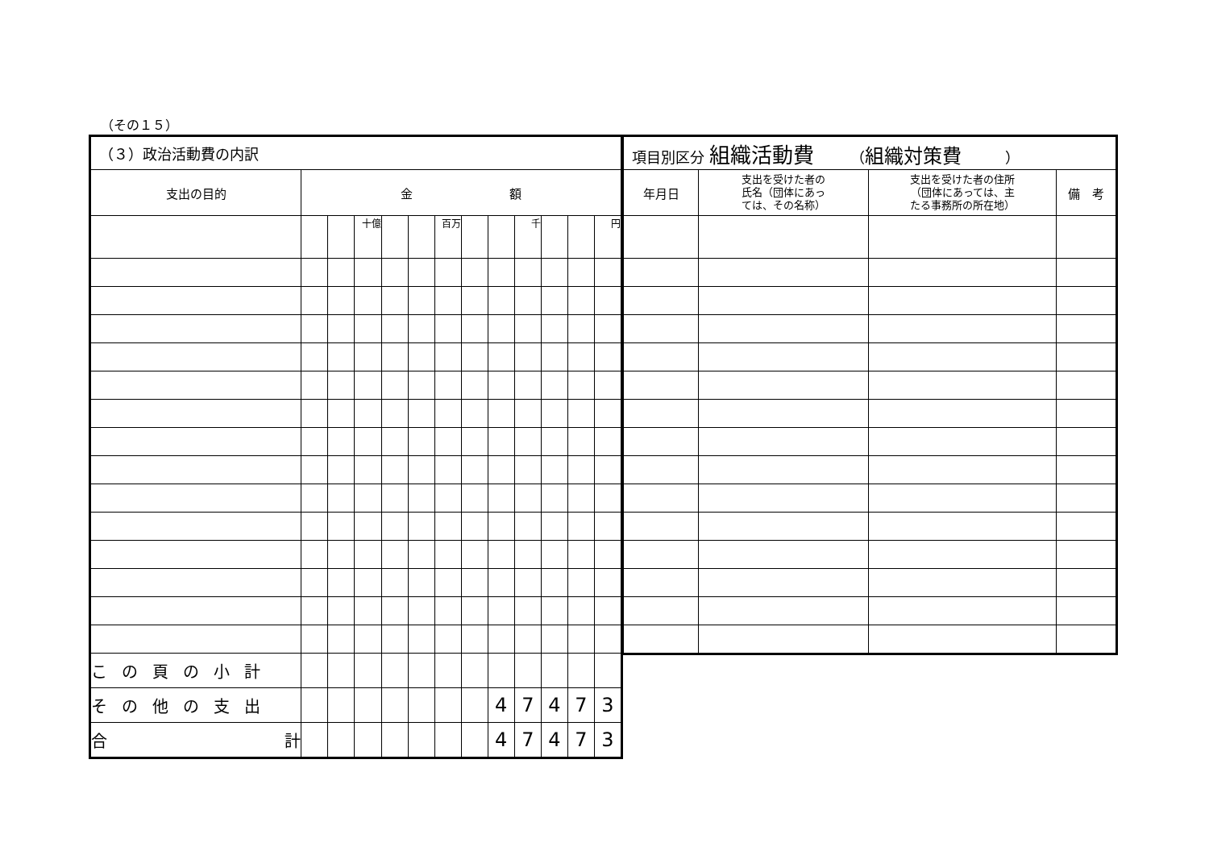（その１５）
| （３）政治活動費の内訳 | | | | | | | | | | | | |
| --- | --- | --- | --- | --- | --- | --- | --- | --- | --- | --- | --- | --- |
| 支出の目的 | 金 額 | | | | | | | | | | | |
| | | | 十億 | | | 百万 | | | 千 | | | 円 |
| この頁の小計 | | | | | | | | | | | | |
| その他の支出 | | | | | | | | 4 | 7 | 4 | 7 | 3 |
| 合 計 | | | | | | | | 4 | 7 | 4 | 7 | 3 |
| 項目別区分 組織活動費 （ 組織対策費 ） | | | |
| --- | --- | --- | --- |
| 年月日 | 支出を受けた者の 氏名（団体にあっ ては、その名称） | 支出を受けた者の住所 （団体にあっては、主 たる事務所の所在地） | 備 考 |